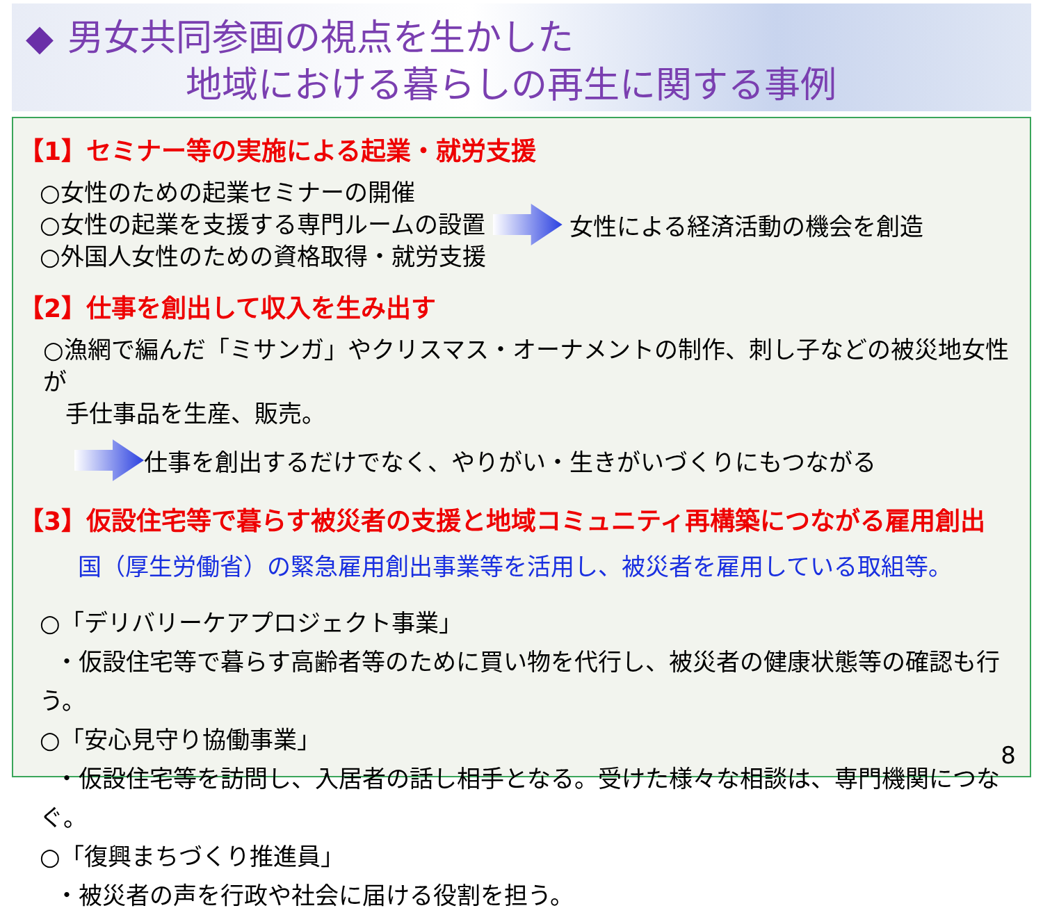◆ 男女共同参画の視点を生かした
地域における暮らしの再生に関する事例
【1】セミナー等の実施による起業・就労支援
○女性のための起業セミナーの開催
○女性の起業を支援する専門ルームの設置
○外国人女性のための資格取得・就労支援
女性による経済活動の機会を創造
【2】仕事を創出して収入を生み出す
○漁網で編んだ「ミサンガ」やクリスマス・オーナメントの制作、刺し子などの被災地女性が
手仕事品を生産、販売。
仕事を創出するだけでなく、やりがい・生きがいづくりにもつながる
【3】仮設住宅等で暮らす被災者の支援と地域コミュニティ再構築につながる雇用創出
国（厚生労働省）の緊急雇用創出事業等を活用し、被災者を雇用している取組等。
○「デリバリーケアプロジェクト事業」
・仮設住宅等で暮らす高齢者等のために買い物を代行し、被災者の健康状態等の確認も行う。
○「安心見守り協働事業」
・仮設住宅等を訪問し、入居者の話し相手となる。受けた様々な相談は、専門機関につなぐ。
○「復興まちづくり推進員」
・被災者の声を行政や社会に届ける役割を担う。
8